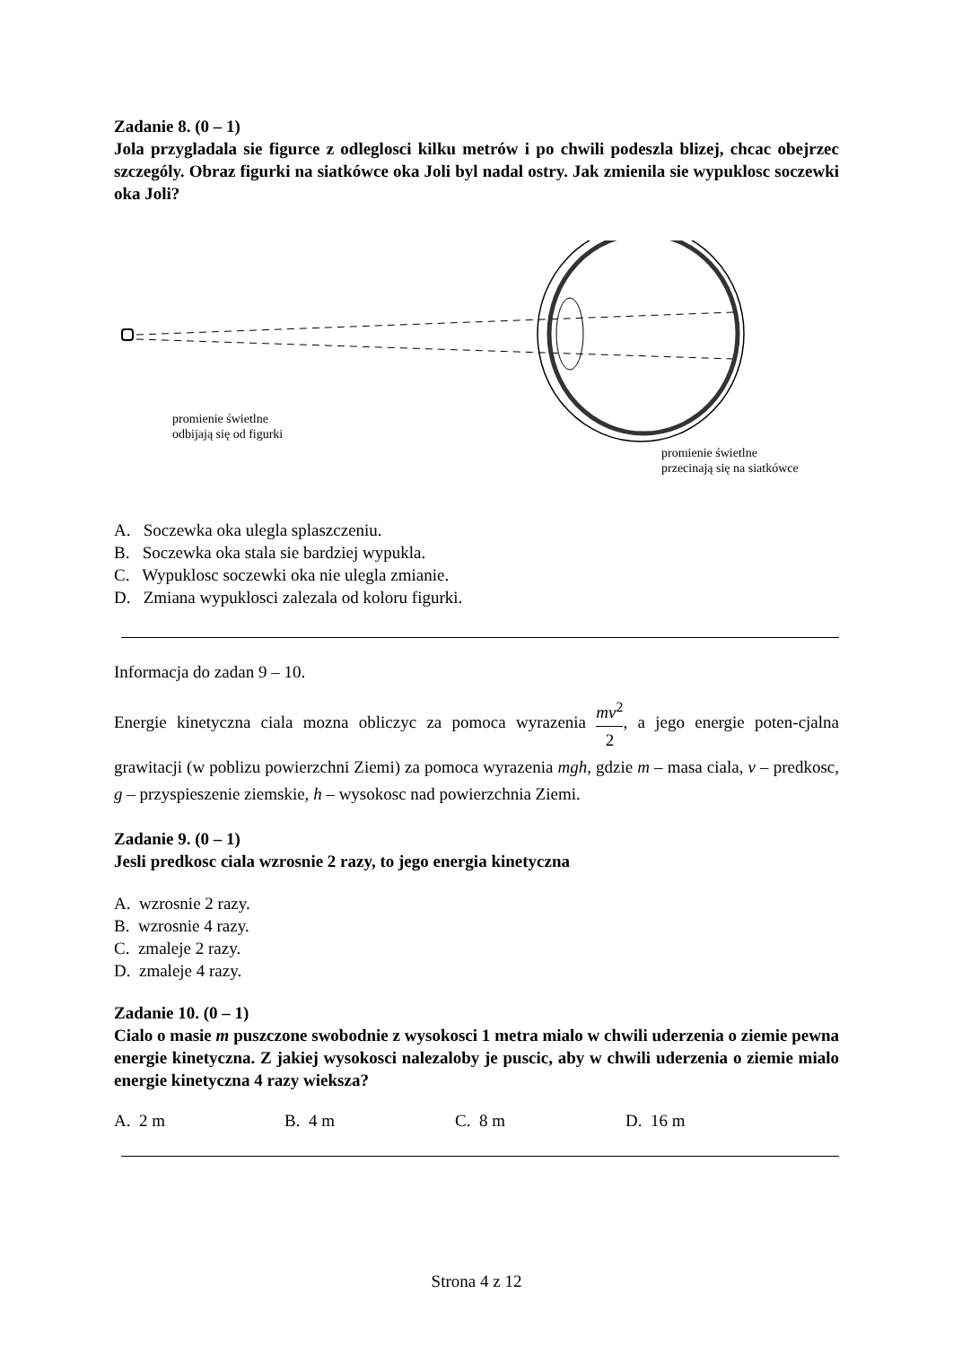Zadanie 8. (0 – 1)
Jola przygladala sie figurce z odleglosci kilku metrów i po chwili podeszla blizej, chcac obejrzec szczególy. Obraz figurki na siatkówce oka Joli byl nadal ostry. Jak zmienila sie wypuklosc soczewki oka Joli?
promienie świetlne
odbijają się od figurki
promienie świetlne
przecinają się na siatkówce
A. Soczewka oka ulegla splaszczeniu.
B. Soczewka oka stala sie bardziej wypukla.
C. Wypuklosc soczewki oka nie ulegla zmianie.
D. Zmiana wypuklosci zalezala od koloru figurki.
Informacja do zadan 9 – 10.
Energie kinetyczna ciala mozna obliczyc za pomoca wyrazenia mv<sup>2</sup> 2, a jego energie poten-cjalna grawitacji (w poblizu powierzchni Ziemi) za pomoca wyrazenia mgh, gdzie m – masa ciala, v – predkosc, g – przyspieszenie ziemskie, h – wysokosc nad powierzchnia Ziemi.
Zadanie 9. (0 – 1)
Jesli predkosc ciala wzrosnie 2 razy, to jego energia kinetyczna
A. wzrosnie 2 razy.
B. wzrosnie 4 razy.
C. zmaleje 2 razy.
D. zmaleje 4 razy.
Zadanie 10. (0 – 1)
Cialo o masie m puszczone swobodnie z wysokosci 1 metra mialo w chwili uderzenia o ziemie pewna energie kinetyczna. Z jakiej wysokosci nalezaloby je puscic, aby w chwili uderzenia o ziemie mialo energie kinetyczna 4 razy wieksza?
A. 2 m B. 4 m C. 8 m D. 16 m
Strona 4 z 12